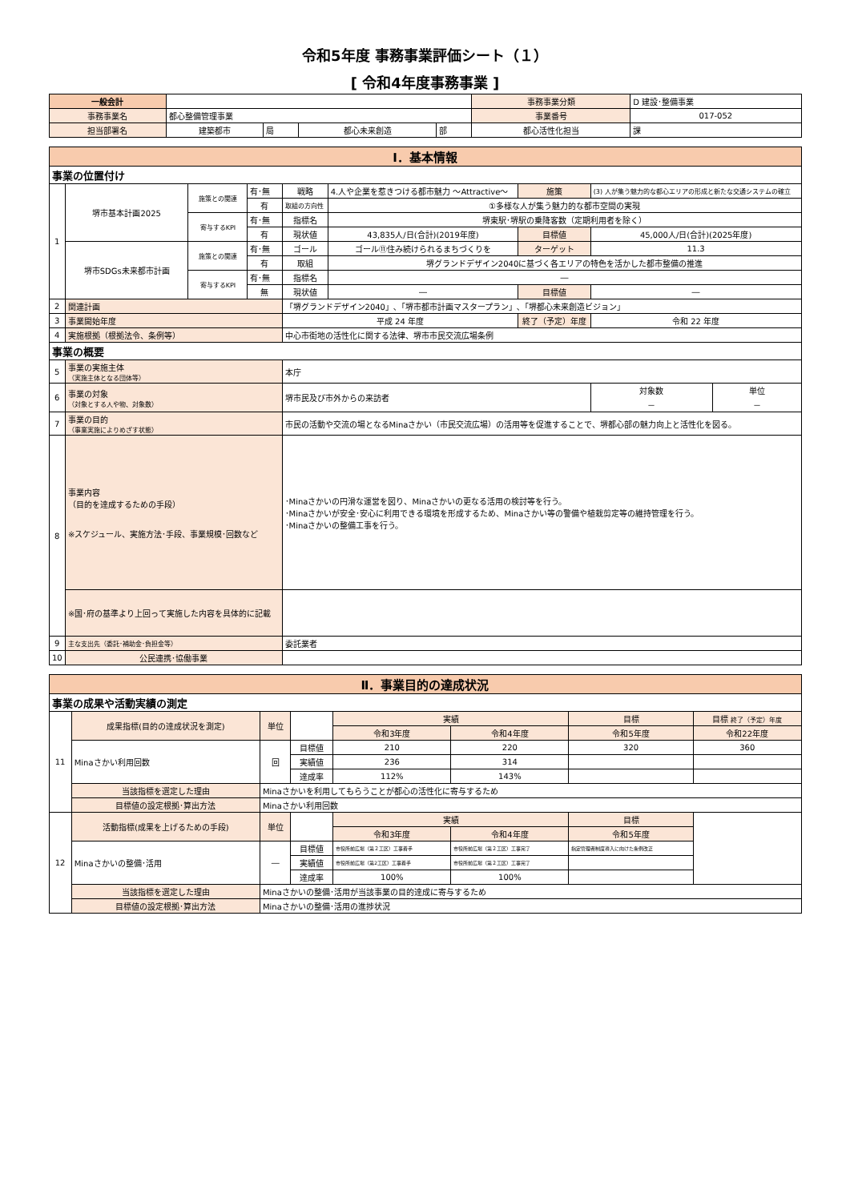令和5年度 事務事業評価シート（１）
[ 令和4年度事務事業 ]
| 一般会計 | | | | | 事務事業分類 | D 建設･整備事業 | |
| 事務事業名 | 都心整備管理事業 | | | | 事業番号 | 017-052 | |
| 担当部署名 | 建築都市 | 局 | 都心未来創造 | 部 | 都心活性化担当 | | 課 |
| Ⅰ．基本情報 | | | | | | | | |
| 事業の位置付け | | | | | | | | |
| 1 | 堺市基本計画2025 | 施策との関連 | 有･無 | 戦略 | 4.人や企業を惹きつける都市魅力 ～Attractive～ | 施策 | (3) 人が集う魅力的な都心エリアの形成と新たな交通システムの確立 | |
| | | | 有 | 取組の方向性 | ①多様な人が集う魅力的な都市空間の実現 | | | |
| | | 寄与するKPI | 有･無 | 指標名 | 堺東駅･堺駅の乗降客数（定期利用者を除く） | | | |
| | | | 有 | 現状値 | 43,835人/日(合計)(2019年度) | 目標値 | 45,000人/日(合計)(2025年度) | |
| | 堺市SDGs未来都市計画 | 施策との関連 | 有･無 | ゴール | ゴール⑪住み続けられるまちづくりを | ターゲット | 11.3 | |
| | | | 有 | 取組 | 堺グランドデザイン2040に基づく各エリアの特色を活かした都市整備の推進 | | | |
| | | 寄与するKPI | 有･無 | 指標名 | ― | | | |
| | | | 無 | 現状値 | ― | 目標値 | ― | |
| 2 | 関連計画 | | | 「堺グランドデザイン2040」､「堺市都市計画マスタープラン」､「堺都心未来創造ビジョン」 | | | | |
| 3 | 事業開始年度 | | | 平成 24 年度 | | 終了（予定）年度 | 令和 22 年度 | |
| 4 | 実施根拠（根拠法令、条例等） | | | 中心市街地の活性化に関する法律、堺市市民交流広場条例 | | | | |
| 事業の概要 | | | | | | | | |
| 5 | 事業の実施主体 （実施主体となる団体等） | | | 本庁 | | | | |
| 6 | 事業の対象 （対象とする人や物、対象数） | | | 堺市民及び市外からの来訪者 | | | 対象数 － | 単位 － |
| 7 | 事業の目的 （事業実施によりめざす状態） | | | 市民の活動や交流の場となるMinaさかい（市民交流広場）の活用等を促進することで、堺都心部の魅力向上と活性化を図る。 | | | | |
| 8 | 事業内容 （目的を達成するための手段） ※スケジュール、実施方法･手段、事業規模･回数など | | | ･Minaさかいの円滑な運営を図り、Minaさかいの更なる活用の検討等を行う。 ･Minaさかいが安全･安心に利用できる環境を形成するため、Minaさかい等の警備や植栽剪定等の維持管理を行う。 ･Minaさかいの整備工事を行う。 | | | | |
| | ※国･府の基準より上回って実施した内容を具体的に記載 | | | | | | | |
| 9 | 主な支出先（委託･補助金･負担金等） | | | 委託業者 | | | | |
| 10 | 公民連携･協働事業 | | | | | | | |
| Ⅱ．事業目的の達成状況 | | | | | | | |
| 事業の成果や活動実績の測定 | | | | | | | |
| 11 | 成果指標(目的の達成状況を測定) | 単位 | | 実績 | | 目標 | 目標 終了（予定）年度 |
| | | | | 令和3年度 | 令和4年度 | 令和5年度 | 令和22年度 |
| | Minaさかい利用回数 | 回 | 目標値 | 210 | 220 | 320 | 360 |
| | | | 実績値 | 236 | 314 | | |
| | | | 達成率 | 112% | 143% | | |
| | 当該指標を選定した理由 | Minaさかいを利用してもらうことが都心の活性化に寄与するため | | | | | |
| | 目標値の設定根拠･算出方法 | Minaさかい利用回数 | | | | | |
| 12 | 活動指標(成果を上げるための手段) | 単位 | | 実績 | | 目標 | |
| | | | | 令和3年度 | 令和4年度 | 令和5年度 | |
| | Minaさかいの整備･活用 | ― | 目標値 | 市役所前広場（第２工区）工事着手 | 市役所前広場（第２工区）工事完了 | 指定管理者制度導入に向けた条例改正 | |
| | | | 実績値 | 市役所前広場（第2工区）工事着手 | 市役所前広場（第２工区）工事完了 | | |
| | | | 達成率 | 100% | 100% | | |
| | 当該指標を選定した理由 | Minaさかいの整備･活用が当該事業の目的達成に寄与するため | | | | | |
| | 目標値の設定根拠･算出方法 | Minaさかいの整備･活用の進捗状況 | | | | | |